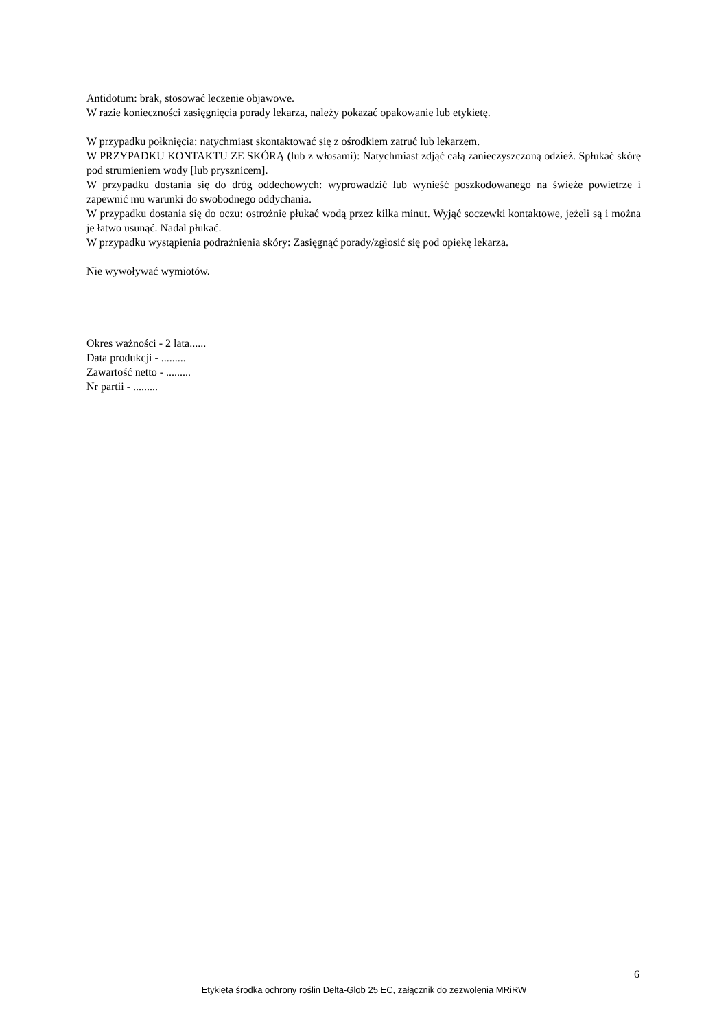Antidotum: brak, stosować leczenie objawowe.
W razie konieczności zasięgnięcia porady lekarza, należy pokazać opakowanie lub etykietę.
W przypadku połknięcia: natychmiast skontaktować się z ośrodkiem zatruć lub lekarzem.
W PRZYPADKU KONTAKTU ZE SKÓRĄ (lub z włosami): Natychmiast zdjąć całą zanieczyszczoną odzież. Spłukać skórę pod strumieniem wody [lub prysznicem].
W przypadku dostania się do dróg oddechowych: wyprowadzić lub wynieść poszkodowanego na świeże powietrze i zapewnić mu warunki do swobodnego oddychania.
W przypadku dostania się do oczu: ostrożnie płukać wodą przez kilka minut. Wyjąć soczewki kontaktowe, jeżeli są i można je łatwo usunąć. Nadal płukać.
W przypadku wystąpienia podrażnienia skóry: Zasięgnąć porady/zgłosić się pod opiekę lekarza.
Nie wywoływać wymiotów.
Okres ważności - 2 lata......
Data produkcji - .........
Zawartość netto - .........
Nr partii - .........
6
Etykieta środka ochrony roślin Delta-Glob 25 EC, załącznik do zezwolenia MRiRW